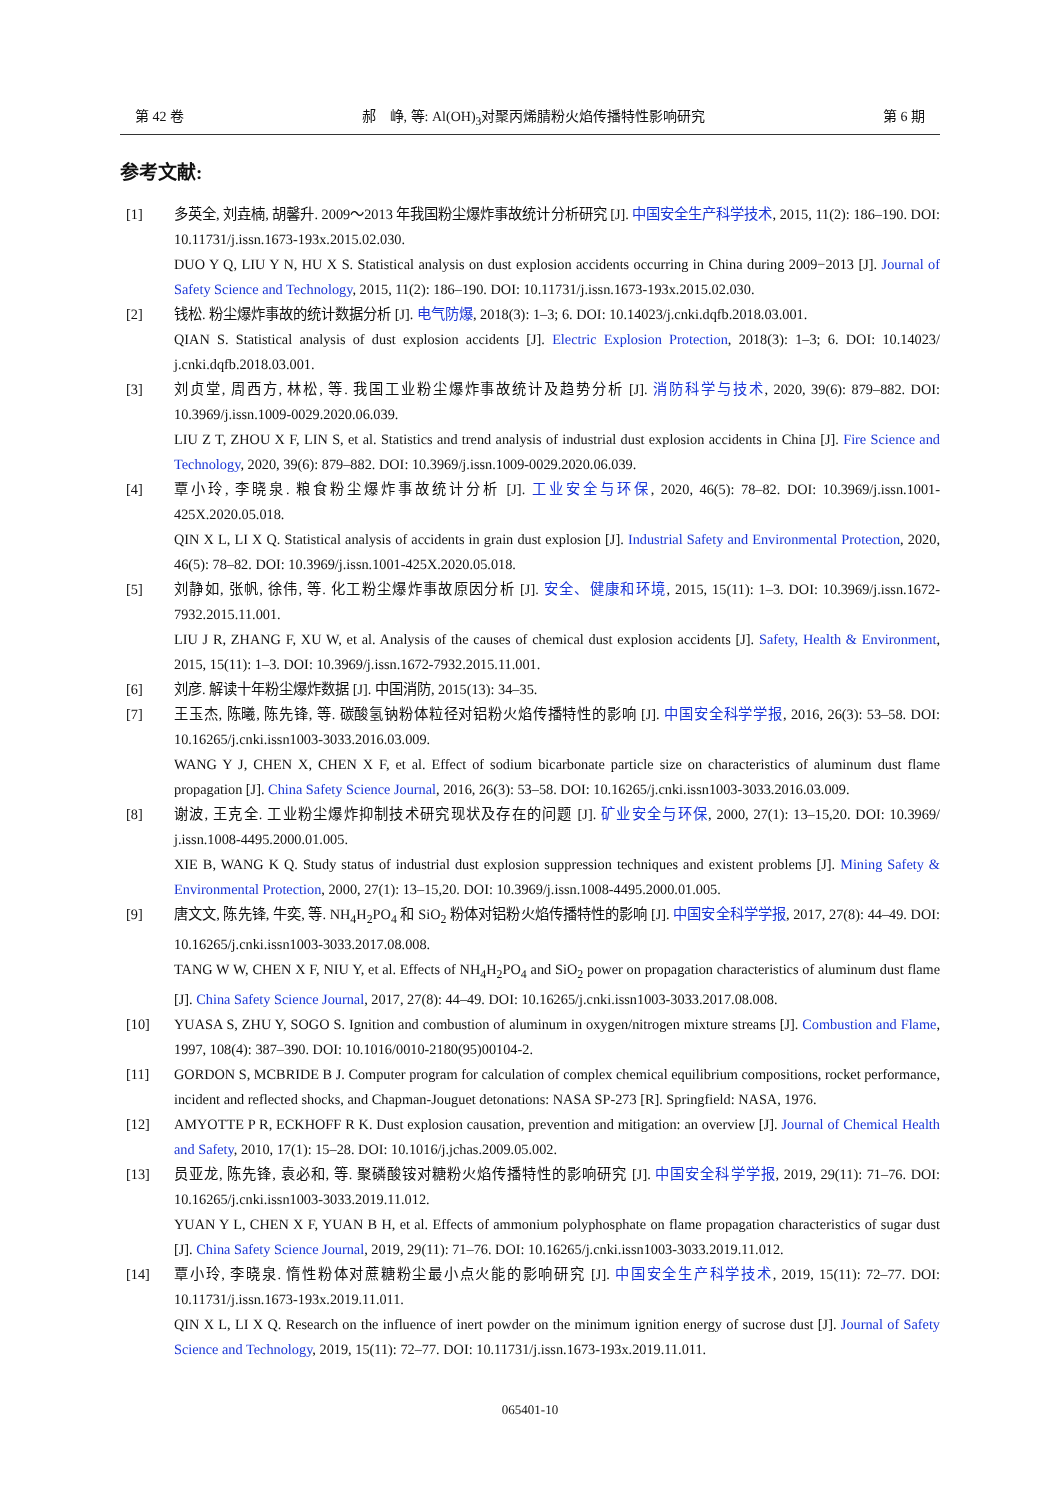第 42 卷 郝　峥, 等: Al(OH)<sub>3</sub>对聚丙烯腈粉火焰传播特性影响研究 第 6 期
参考文献:
[1] 多英全, 刘垚楠, 胡馨升. 2009～2013 年我国粉尘爆炸事故统计分析研究 [J]. 中国安全生产科学技术, 2015, 11(2): 186–190. DOI: 10.11731/j.issn.1673-193x.2015.02.030.
DUO Y Q, LIU Y N, HU X S. Statistical analysis on dust explosion accidents occurring in China during 2009−2013 [J]. Journal of Safety Science and Technology, 2015, 11(2): 186–190. DOI: 10.11731/j.issn.1673-193x.2015.02.030.
[2] 钱松. 粉尘爆炸事故的统计数据分析 [J]. 电气防爆, 2018(3): 1–3; 6. DOI: 10.14023/j.cnki.dqfb.2018.03.001.
QIAN S. Statistical analysis of dust explosion accidents [J]. Electric Explosion Protection, 2018(3): 1–3; 6. DOI: 10.14023/ j.cnki.dqfb.2018.03.001.
[3] 刘贞堂, 周西方, 林松, 等. 我国工业粉尘爆炸事故统计及趋势分析 [J]. 消防科学与技术, 2020, 39(6): 879–882. DOI: 10.3969/j.issn.1009-0029.2020.06.039.
LIU Z T, ZHOU X F, LIN S, et al. Statistics and trend analysis of industrial dust explosion accidents in China [J]. Fire Science and Technology, 2020, 39(6): 879–882. DOI: 10.3969/j.issn.1009-0029.2020.06.039.
[4] 覃小玲, 李晓泉. 粮食粉尘爆炸事故统计分析 [J]. 工业安全与环保, 2020, 46(5): 78–82. DOI: 10.3969/j.issn.1001-425X.2020.05.018.
QIN X L, LI X Q. Statistical analysis of accidents in grain dust explosion [J]. Industrial Safety and Environmental Protection, 2020, 46(5): 78–82. DOI: 10.3969/j.issn.1001-425X.2020.05.018.
[5] 刘静如, 张帆, 徐伟, 等. 化工粉尘爆炸事故原因分析 [J]. 安全、健康和环境, 2015, 15(11): 1–3. DOI: 10.3969/j.issn.1672-7932.2015.11.001.
LIU J R, ZHANG F, XU W, et al. Analysis of the causes of chemical dust explosion accidents [J]. Safety, Health & Environment, 2015, 15(11): 1–3. DOI: 10.3969/j.issn.1672-7932.2015.11.001.
[6] 刘彦. 解读十年粉尘爆炸数据 [J]. 中国消防, 2015(13): 34–35.
[7] 王玉杰, 陈曦, 陈先锋, 等. 碳酸氢钠粉体粒径对铝粉火焰传播特性的影响 [J]. 中国安全科学学报, 2016, 26(3): 53–58. DOI: 10.16265/j.cnki.issn1003-3033.2016.03.009.
WANG Y J, CHEN X, CHEN X F, et al. Effect of sodium bicarbonate particle size on characteristics of aluminum dust flame propagation [J]. China Safety Science Journal, 2016, 26(3): 53–58. DOI: 10.16265/j.cnki.issn1003-3033.2016.03.009.
[8] 谢波, 王克全. 工业粉尘爆炸抑制技术研究现状及存在的问题 [J]. 矿业安全与环保, 2000, 27(1): 13–15,20. DOI: 10.3969/ j.issn.1008-4495.2000.01.005.
XIE B, WANG K Q. Study status of industrial dust explosion suppression techniques and existent problems [J]. Mining Safety & Environmental Protection, 2000, 27(1): 13–15,20. DOI: 10.3969/j.issn.1008-4495.2000.01.005.
[9] 唐文文, 陈先锋, 牛奕, 等. NH<sub>4</sub>H<sub>2</sub>PO<sub>4</sub> 和 SiO<sub>2</sub> 粉体对铝粉火焰传播特性的影响 [J]. 中国安全科学学报, 2017, 27(8): 44–49. DOI: 10.16265/j.cnki.issn1003-3033.2017.08.008.
TANG W W, CHEN X F, NIU Y, et al. Effects of NH<sub>4</sub>H<sub>2</sub>PO<sub>4</sub> and SiO<sub>2</sub> power on propagation characteristics of aluminum dust flame [J]. China Safety Science Journal, 2017, 27(8): 44–49. DOI: 10.16265/j.cnki.issn1003-3033.2017.08.008.
[10] YUASA S, ZHU Y, SOGO S. Ignition and combustion of aluminum in oxygen/nitrogen mixture streams [J]. Combustion and Flame, 1997, 108(4): 387–390. DOI: 10.1016/0010-2180(95)00104-2.
[11] GORDON S, MCBRIDE B J. Computer program for calculation of complex chemical equilibrium compositions, rocket performance, incident and reflected shocks, and Chapman-Jouguet detonations: NASA SP-273 [R]. Springfield: NASA, 1976.
[12] AMYOTTE P R, ECKHOFF R K. Dust explosion causation, prevention and mitigation: an overview [J]. Journal of Chemical Health and Safety, 2010, 17(1): 15–28. DOI: 10.1016/j.jchas.2009.05.002.
[13] 员亚龙, 陈先锋, 袁必和, 等. 聚磷酸铵对糖粉火焰传播特性的影响研究 [J]. 中国安全科学学报, 2019, 29(11): 71–76. DOI: 10.16265/j.cnki.issn1003-3033.2019.11.012.
YUAN Y L, CHEN X F, YUAN B H, et al. Effects of ammonium polyphosphate on flame propagation characteristics of sugar dust [J]. China Safety Science Journal, 2019, 29(11): 71–76. DOI: 10.16265/j.cnki.issn1003-3033.2019.11.012.
[14] 覃小玲, 李晓泉. 惰性粉体对蔗糖粉尘最小点火能的影响研究 [J]. 中国安全生产科学技术, 2019, 15(11): 72–77. DOI: 10.11731/j.issn.1673-193x.2019.11.011.
QIN X L, LI X Q. Research on the influence of inert powder on the minimum ignition energy of sucrose dust [J]. Journal of Safety Science and Technology, 2019, 15(11): 72–77. DOI: 10.11731/j.issn.1673-193x.2019.11.011.
065401-10